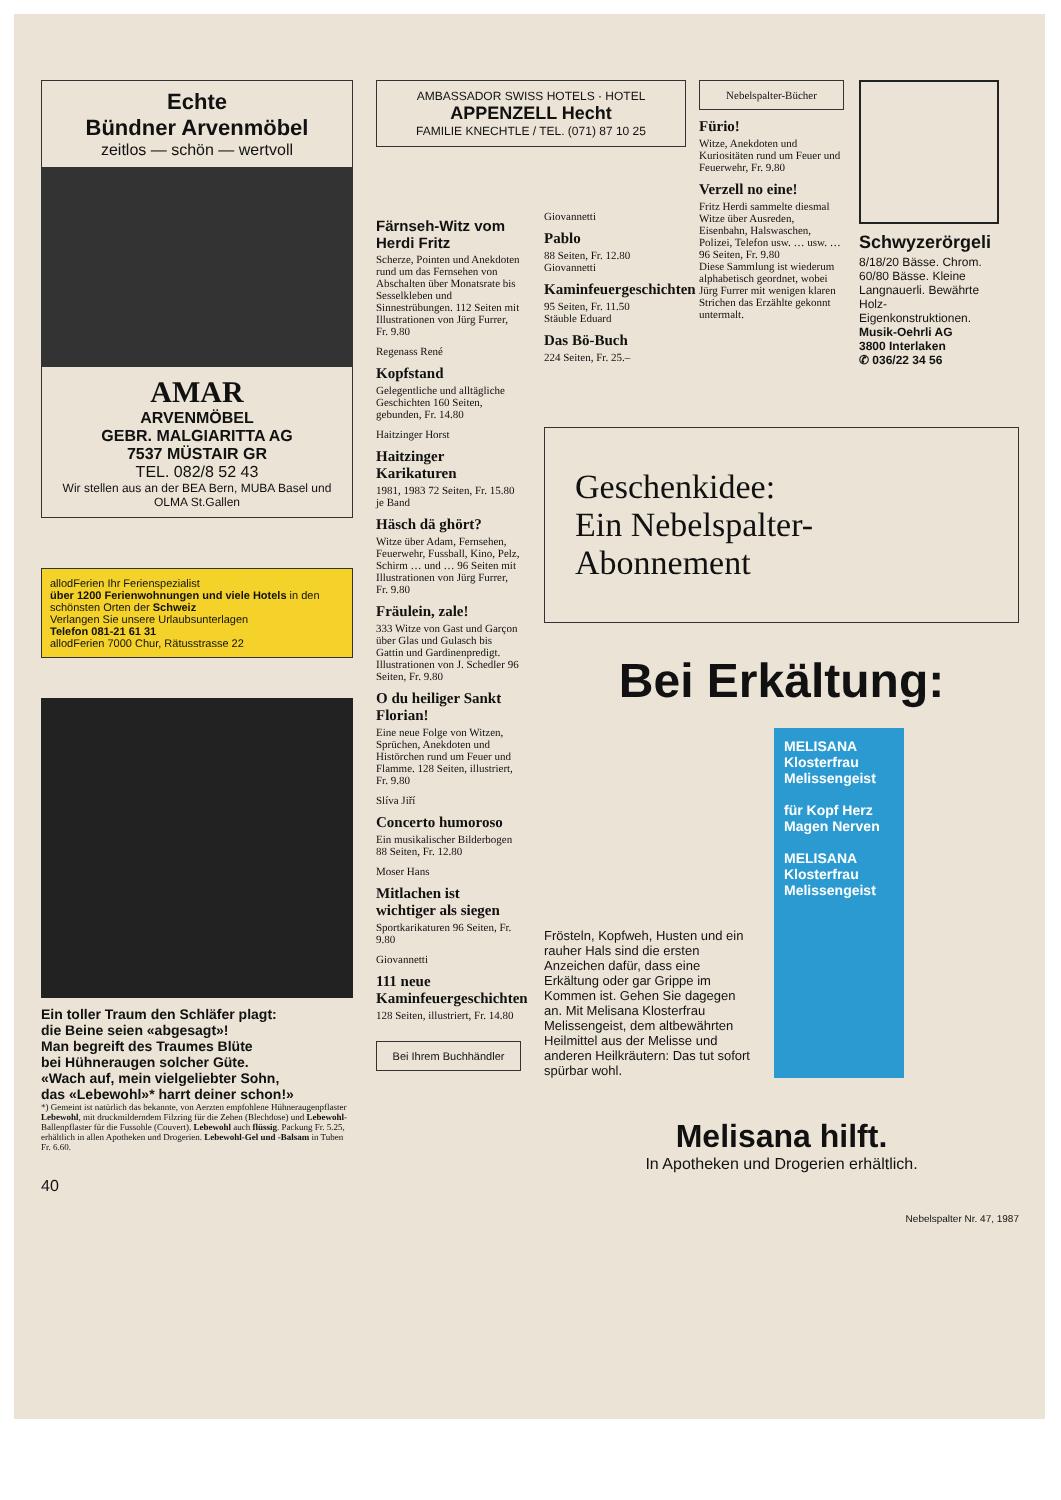Echte
Bündner Arvenmöbel
zeitlos — schön — wertvoll
AMAR
ARVENMÖBEL
GEBR. MALGIARITTA AG
7537 MÜSTAIR GR
TEL. 082/8 52 43
Wir stellen aus an der BEA Bern, MUBA Basel und OLMA St.Gallen
allodFerien Ihr Ferienspezialist
über 1200 Ferienwohnungen und viele Hotels in den schönsten Orten der Schweiz
Verlangen Sie unsere Urlaubsunterlagen
Telefon 081-21 61 31
allodFerien 7000 Chur, Rätusstrasse 22
Ein toller Traum den Schläfer plagt:
die Beine seien «abgesagt»!
Man begreift des Traumes Blüte
bei Hühneraugen solcher Güte.
«Wach auf, mein vielgeliebter Sohn,
das «Lebewohl»* harrt deiner schon!»
*) Gemeint ist natürlich das bekannte, von Aerzten empfohlene Hühneraugenpflaster Lebewohl, mit druckmilderndem Filzring für die Zehen (Blechdose) und Lebewohl-Ballenpflaster für die Fussohle (Couvert). Lebewohl auch flüssig. Packung Fr. 5.25, erhältlich in allen Apotheken und Drogerien. Lebewohl-Gel und -Balsam in Tuben Fr. 6.60.
40
AMBASSADOR SWISS HOTELS · HOTEL
APPENZELL Hecht
FAMILIE KNECHTLE / TEL. (071) 87 10 25
Färnseh-Witz vom Herdi Fritz
Scherze, Pointen und Anekdoten rund um das Fernsehen von Abschalten über Monatsrate bis Sesselkleben und Sinnestrübungen. 112 Seiten mit Illustrationen von Jürg Furrer, Fr. 9.80
Regenass René
Kopfstand
Gelegentliche und alltägliche Geschichten 160 Seiten, gebunden, Fr. 14.80
Haitzinger Horst
Haitzinger Karikaturen
1981, 1983 72 Seiten, Fr. 15.80 je Band
Häsch dä ghört?
Witze über Adam, Fernsehen, Feuerwehr, Fussball, Kino, Pelz, Schirm … und … 96 Seiten mit Illustrationen von Jürg Furrer, Fr. 9.80
Fräulein, zale!
333 Witze von Gast und Garçon über Glas und Gulasch bis Gattin und Gardinenpredigt. Illustrationen von J. Schedler 96 Seiten, Fr. 9.80
O du heiliger Sankt Florian!
Eine neue Folge von Witzen, Sprüchen, Anekdoten und Histörchen rund um Feuer und Flamme. 128 Seiten, illustriert, Fr. 9.80
Slíva Jiří
Concerto humoroso
Ein musikalischer Bilderbogen 88 Seiten, Fr. 12.80
Moser Hans
Mitlachen ist wichtiger als siegen
Sportkarikaturen 96 Seiten, Fr. 9.80
Giovannetti
111 neue Kaminfeuergeschichten
128 Seiten, illustriert, Fr. 14.80
Bei Ihrem Buchhändler
Giovannetti
Pablo
88 Seiten, Fr. 12.80
Giovannetti
Kaminfeuergeschichten
95 Seiten, Fr. 11.50
Stäuble Eduard
Das Bö-Buch
224 Seiten, Fr. 25.–
Nebelspalter-Bücher
Fürio!
Witze, Anekdoten und Kuriositäten rund um Feuer und Feuerwehr, Fr. 9.80
Verzell no eine!
Fritz Herdi sammelte diesmal Witze über Ausreden, Eisenbahn, Halswaschen, Polizei, Telefon usw. … usw. … 96 Seiten, Fr. 9.80
Diese Sammlung ist wiederum alphabetisch geordnet, wobei Jürg Furrer mit wenigen klaren Strichen das Erzählte gekonnt untermalt.
Schwyzerörgeli
8/18/20 Bässe. Chrom. 60/80 Bässe. Kleine Langnauerli. Bewährte Holz-Eigenkonstruktionen.
Musik-Oehrli AG
3800 Interlaken
✆ 036/22 34 56
Geschenkidee:
Ein Nebelspalter-
Abonnement
Bei Erkältung:
Frösteln, Kopfweh, Husten und ein rauher Hals sind die ersten Anzeichen dafür, dass eine Erkältung oder gar Grippe im Kommen ist. Gehen Sie dagegen an. Mit Melisana Klosterfrau Melissengeist, dem altbewährten Heilmittel aus der Melisse und anderen Heilkräutern: Das tut sofort spürbar wohl.
MELISANA Klosterfrau Melissengeist
für Kopf Herz Magen Nerven
MELISANA Klosterfrau Melissengeist
Melisana hilft.
In Apotheken und Drogerien erhältlich.
Nebelspalter Nr. 47, 1987